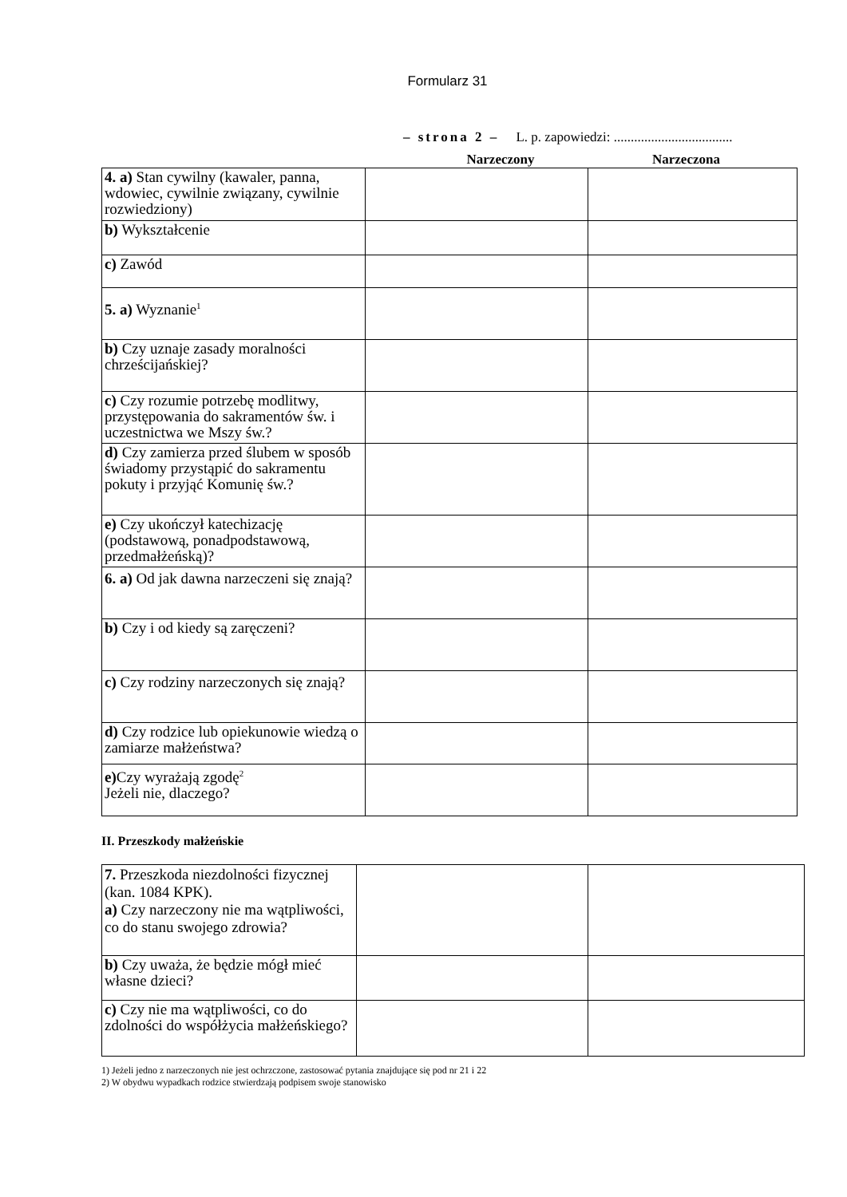Formularz 31
– strona 2 – L. p. zapowiedzi: ...................................
Narzeczony Narzeczona
| 4. a) Stan cywilny (kawaler, panna, wdowiec, cywilnie związany, cywilnie rozwiedziony) | | |
| b) Wykształcenie | | |
| c) Zawód | | |
| 5. a) Wyznanie<sup>1</sup> | | |
| b) Czy uznaje zasady moralności chrześcijańskiej? | | |
| c) Czy rozumie potrzebę modlitwy, przystępowania do sakramentów św. i uczestnictwa we Mszy św.? | | |
| d) Czy zamierza przed ślubem w sposób świadomy przystąpić do sakramentu pokuty i przyjąć Komunię św.? | | |
| e) Czy ukończył katechizację (podstawową, ponadpodstawową, przedmałżeńską)? | | |
| 6. a) Od jak dawna narzeczeni się znają? | | |
| b) Czy i od kiedy są zaręczeni? | | |
| c) Czy rodziny narzeczonych się znają? | | |
| d) Czy rodzice lub opiekunowie wiedzą o zamiarze małżeństwa? | | |
| e) Czy wyrażają zgodę<sup>2</sup> Jeżeli nie, dlaczego? | | |
II. Przeszkody małżeńskie
| 7. Przeszkoda niezdolności fizycznej (kan. 1084 KPK). a) Czy narzeczony nie ma wątpliwości, co do stanu swojego zdrowia? | | |
| b) Czy uważa, że będzie mógł mieć własne dzieci? | | |
| c) Czy nie ma wątpliwości, co do zdolności do współżycia małżeńskiego? | | |
1) Jeżeli jedno z narzeczonych nie jest ochrzczone, zastosować pytania znajdujące się pod nr 21 i 22
2) W obydwu wypadkach rodzice stwierdzają podpisem swoje stanowisko